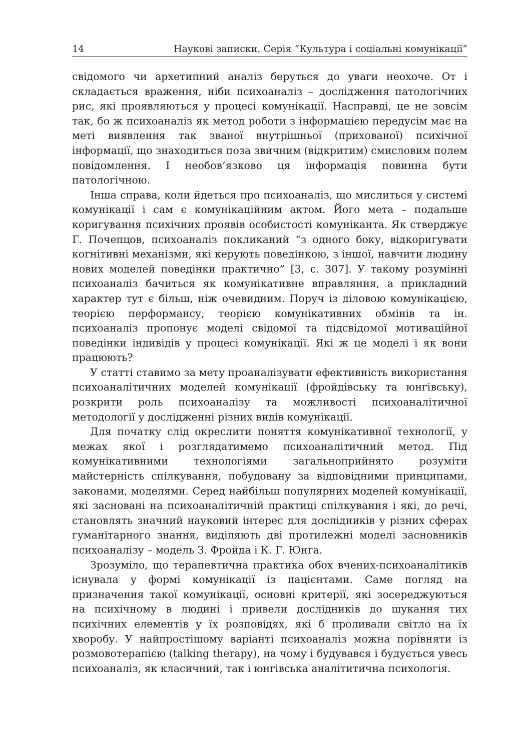14 Наукові записки. Серія “Культура і соціальні комунікації”
свідомого чи архетипний аналіз беруться до уваги неохоче. От і складається враження, ніби психоаналіз – дослідження патологічних рис, які проявляються у процесі комунікації. Насправді, це не зовсім так, бо ж психоаналіз як метод роботи з інформацією передусім має на меті виявлення так званої внутрішньої (прихованої) психічної інформації, що знаходиться поза звичним (відкритим) смисловим полем повідомлення. І необов’язково ця інформація повинна бути патологічною.
Інша справа, коли йдеться про психоаналіз, що мислиться у системі комунікації і сам є комунікаційним актом. Його мета – подальше коригування психічних проявів особистості комуніканта. Як стверджує Г. Почепцов, психоаналіз покликаний “з одного боку, відкоригувати когнітивні механізми, які керують поведінкою, з іншої, навчити людину нових моделей поведінки практично” [3, с. 307]. У такому розумінні психоаналіз бачиться як комунікативне вправляння, а прикладний характер тут є більш, ніж очевидним. Поруч із діловою комунікацією, теорією перформансу, теорією комунікативних обмінів та ін. психоаналіз пропонує моделі свідомої та підсвідомої мотиваційної поведінки індивідів у процесі комунікації. Які ж це моделі і як вони працюють?
У статті ставимо за мету проаналізувати ефективність використання психоаналітичних моделей комунікації (фройдівську та юнгівську), розкрити роль психоаналізу та можливості психоаналітичної методології у дослідженні різних видів комунікації.
Для початку слід окреслити поняття комунікативної технології, у межах якої і розглядатимемо психоаналітичний метод. Під комунікативними технологіями загальноприйнято розуміти майстерність спілкування, побудовану за відповідними принципами, законами, моделями. Серед найбільш популярних моделей комунікації, які засновані на психоаналітичній практиці спілкування і які, до речі, становлять значний науковий інтерес для дослідників у різних сферах гуманітарного знання, виділяють дві протилежні моделі засновників психоаналізу – модель З. Фройда і К. Г. Юнга.
Зрозуміло, що терапевтична практика обох вчених-психоаналітиків існувала у формі комунікації із пацієнтами. Саме погляд на призначення такої комунікації, основні критерії, які зосереджуються на психічному в людині і привели дослідників до шукання тих психічних елементів у їх розповідях, які б проливали світло на їх хворобу. У найпростішому варіанті психоаналіз можна порівняти із розмовотерапією (talking therapy), на чому і будувався і будується увесь психоаналіз, як класичний, так і юнгівська аналітитична психологія.